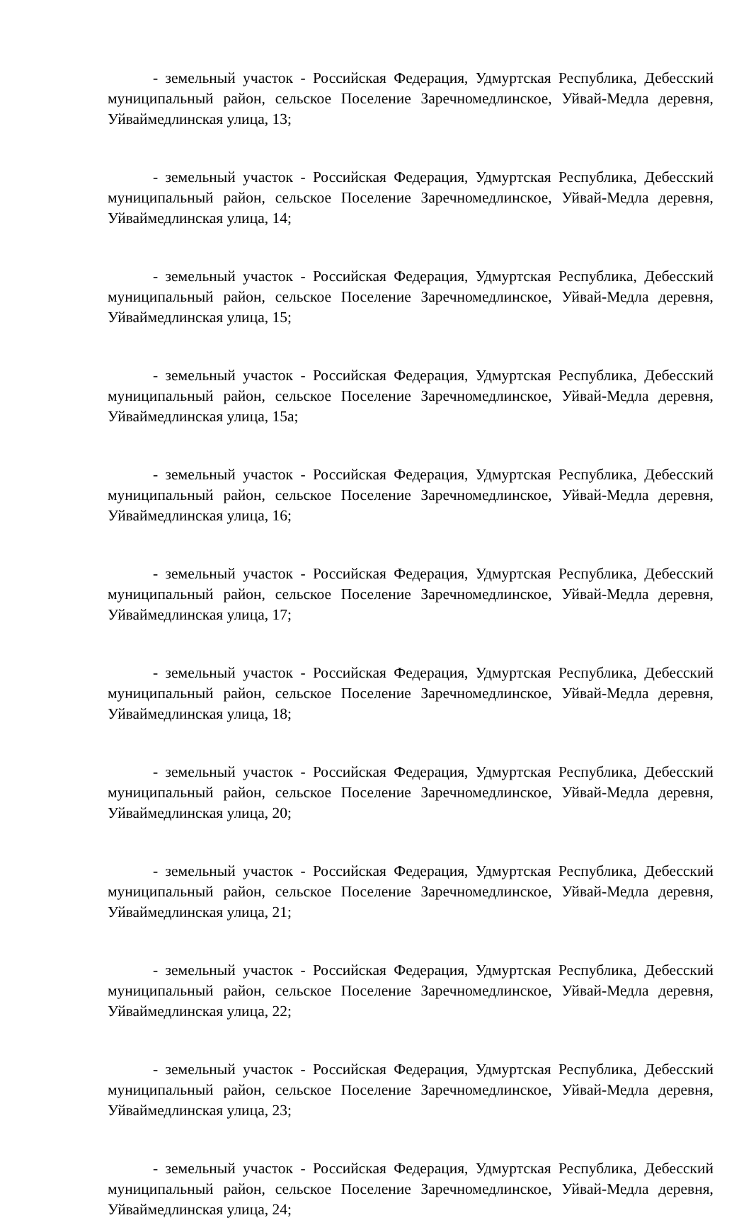- земельный участок - Российская Федерация, Удмуртская Республика, Дебесский муниципальный район, сельское Поселение Заречномедлинское, Уйвай-Медла деревня, Уйваймедлинская улица, 13;
- земельный участок - Российская Федерация, Удмуртская Республика, Дебесский муниципальный район, сельское Поселение Заречномедлинское, Уйвай-Медла деревня, Уйваймедлинская улица, 14;
- земельный участок - Российская Федерация, Удмуртская Республика, Дебесский муниципальный район, сельское Поселение Заречномедлинское, Уйвай-Медла деревня, Уйваймедлинская улица, 15;
- земельный участок - Российская Федерация, Удмуртская Республика, Дебесский муниципальный район, сельское Поселение Заречномедлинское, Уйвай-Медла деревня, Уйваймедлинская улица, 15а;
- земельный участок - Российская Федерация, Удмуртская Республика, Дебесский муниципальный район, сельское Поселение Заречномедлинское, Уйвай-Медла деревня, Уйваймедлинская улица, 16;
- земельный участок - Российская Федерация, Удмуртская Республика, Дебесский муниципальный район, сельское Поселение Заречномедлинское, Уйвай-Медла деревня, Уйваймедлинская улица, 17;
- земельный участок - Российская Федерация, Удмуртская Республика, Дебесский муниципальный район, сельское Поселение Заречномедлинское, Уйвай-Медла деревня, Уйваймедлинская улица, 18;
- земельный участок - Российская Федерация, Удмуртская Республика, Дебесский муниципальный район, сельское Поселение Заречномедлинское, Уйвай-Медла деревня, Уйваймедлинская улица, 20;
- земельный участок - Российская Федерация, Удмуртская Республика, Дебесский муниципальный район, сельское Поселение Заречномедлинское, Уйвай-Медла деревня, Уйваймедлинская улица, 21;
- земельный участок - Российская Федерация, Удмуртская Республика, Дебесский муниципальный район, сельское Поселение Заречномедлинское, Уйвай-Медла деревня, Уйваймедлинская улица, 22;
- земельный участок - Российская Федерация, Удмуртская Республика, Дебесский муниципальный район, сельское Поселение Заречномедлинское, Уйвай-Медла деревня, Уйваймедлинская улица, 23;
- земельный участок - Российская Федерация, Удмуртская Республика, Дебесский муниципальный район, сельское Поселение Заречномедлинское, Уйвай-Медла деревня, Уйваймедлинская улица, 24;